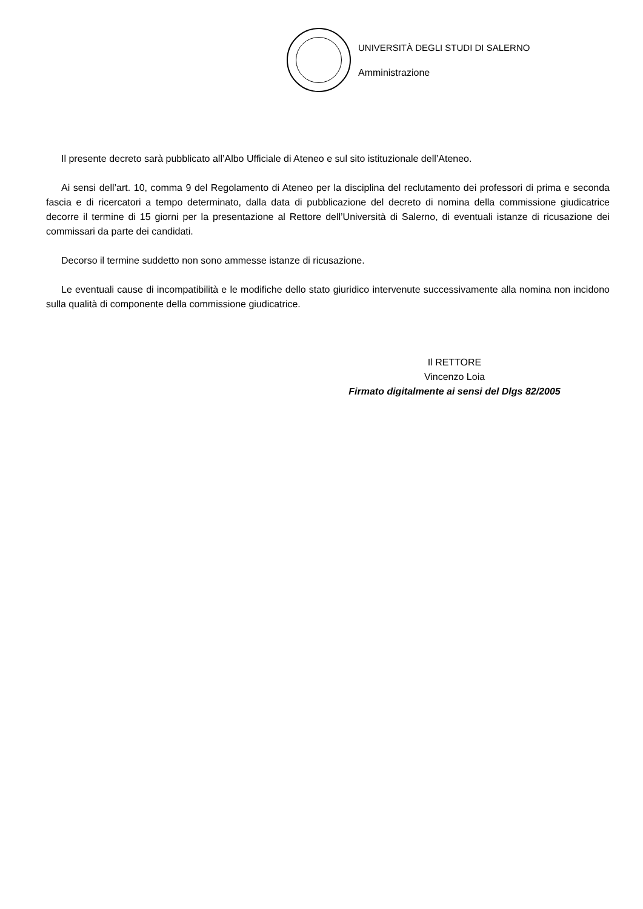UNIVERSITÀ DEGLI STUDI DI SALERNO
Amministrazione
Il presente decreto sarà pubblicato all’Albo Ufficiale di Ateneo e sul sito istituzionale dell’Ateneo.
Ai sensi dell’art. 10, comma 9 del Regolamento di Ateneo per la disciplina del reclutamento dei professori di prima e seconda fascia e di ricercatori a tempo determinato, dalla data di pubblicazione del decreto di nomina della commissione giudicatrice decorre il termine di 15 giorni per la presentazione al Rettore dell’Università di Salerno, di eventuali istanze di ricusazione dei commissari da parte dei candidati.
Decorso il termine suddetto non sono ammesse istanze di ricusazione.
Le eventuali cause di incompatibilità e le modifiche dello stato giuridico intervenute successivamente alla nomina non incidono sulla qualità di componente della commissione giudicatrice.
Il RETTORE
Vincenzo Loia
Firmato digitalmente ai sensi del Dlgs 82/2005